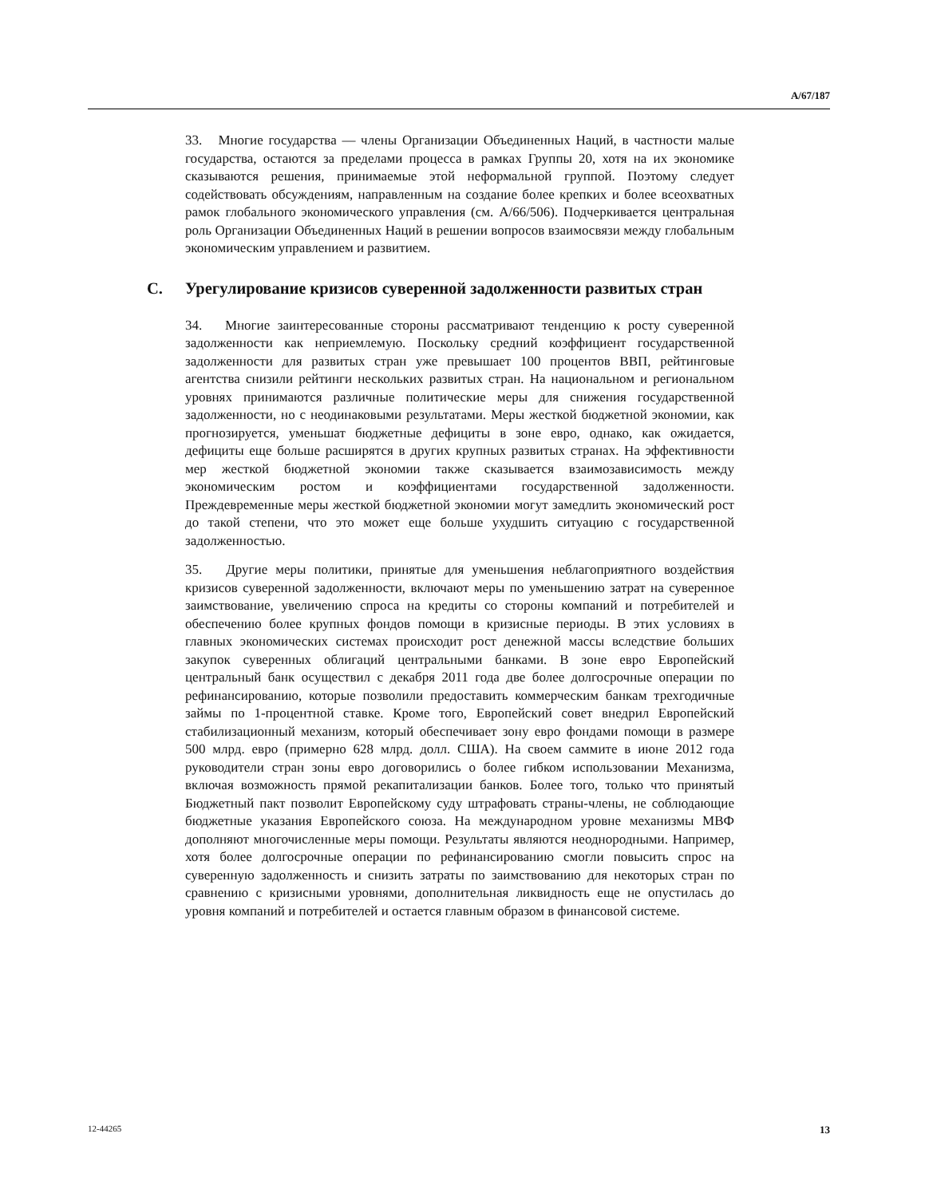A/67/187
33. Многие государства — члены Организации Объединенных Наций, в частности малые государства, остаются за пределами процесса в рамках Группы 20, хотя на их экономике сказываются решения, принимаемые этой неформальной группой. Поэтому следует содействовать обсуждениям, направленным на создание более крепких и более всеохватных рамок глобального экономического управления (см. A/66/506). Подчеркивается центральная роль Организации Объединенных Наций в решении вопросов взаимосвязи между глобальным экономическим управлением и развитием.
C. Урегулирование кризисов суверенной задолженности развитых стран
34. Многие заинтересованные стороны рассматривают тенденцию к росту суверенной задолженности как неприемлемую. Поскольку средний коэффициент государственной задолженности для развитых стран уже превышает 100 процентов ВВП, рейтинговые агентства снизили рейтинги нескольких развитых стран. На национальном и региональном уровнях принимаются различные политические меры для снижения государственной задолженности, но с неодинаковыми результатами. Меры жесткой бюджетной экономии, как прогнозируется, уменьшат бюджетные дефициты в зоне евро, однако, как ожидается, дефициты еще больше расширятся в других крупных развитых странах. На эффективности мер жесткой бюджетной экономии также сказывается взаимозависимость между экономическим ростом и коэффициентами государственной задолженности. Преждевременные меры жесткой бюджетной экономии могут замедлить экономический рост до такой степени, что это может еще больше ухудшить ситуацию с государственной задолженностью.
35. Другие меры политики, принятые для уменьшения неблагоприятного воздействия кризисов суверенной задолженности, включают меры по уменьшению затрат на суверенное заимствование, увеличению спроса на кредиты со стороны компаний и потребителей и обеспечению более крупных фондов помощи в кризисные периоды. В этих условиях в главных экономических системах происходит рост денежной массы вследствие больших закупок суверенных облигаций центральными банками. В зоне евро Европейский центральный банк осуществил с декабря 2011 года две более долгосрочные операции по рефинансированию, которые позволили предоставить коммерческим банкам трехгодичные займы по 1-процентной ставке. Кроме того, Европейский совет внедрил Европейский стабилизационный механизм, который обеспечивает зону евро фондами помощи в размере 500 млрд. евро (примерно 628 млрд. долл. США). На своем саммите в июне 2012 года руководители стран зоны евро договорились о более гибком использовании Механизма, включая возможность прямой рекапитализации банков. Более того, только что принятый Бюджетный пакт позволит Европейскому суду штрафовать страны-члены, не соблюдающие бюджетные указания Европейского союза. На международном уровне механизмы МВФ дополняют многочисленные меры помощи. Результаты являются неоднородными. Например, хотя более долгосрочные операции по рефинансированию смогли повысить спрос на суверенную задолженность и снизить затраты по заимствованию для некоторых стран по сравнению с кризисными уровнями, дополнительная ликвидность еще не опустилась до уровня компаний и потребителей и остается главным образом в финансовой системе.
12-44265 13